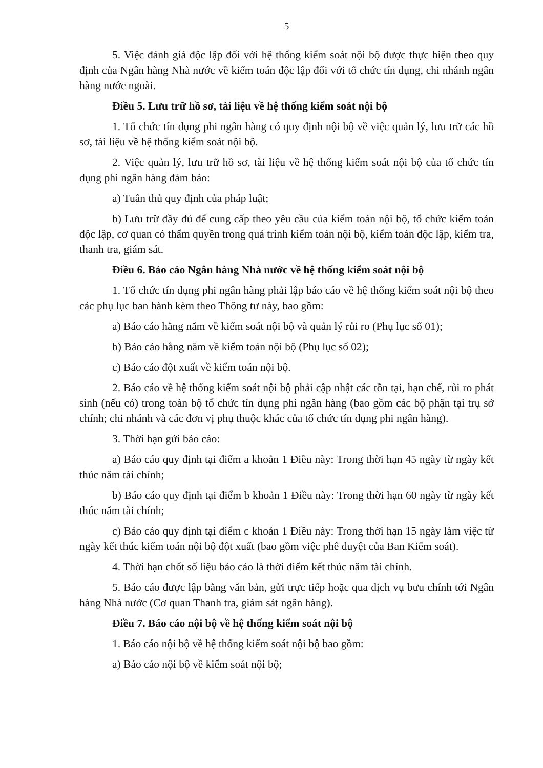5
5. Việc đánh giá độc lập đối với hệ thống kiểm soát nội bộ được thực hiện theo quy định của Ngân hàng Nhà nước về kiểm toán độc lập đối với tổ chức tín dụng, chi nhánh ngân hàng nước ngoài.
Điều 5. Lưu trữ hồ sơ, tài liệu về hệ thống kiểm soát nội bộ
1. Tổ chức tín dụng phi ngân hàng có quy định nội bộ về việc quản lý, lưu trữ các hồ sơ, tài liệu về hệ thống kiểm soát nội bộ.
2. Việc quản lý, lưu trữ hồ sơ, tài liệu về hệ thống kiểm soát nội bộ của tổ chức tín dụng phi ngân hàng đảm bảo:
a) Tuân thủ quy định của pháp luật;
b) Lưu trữ đầy đủ để cung cấp theo yêu cầu của kiểm toán nội bộ, tổ chức kiểm toán độc lập, cơ quan có thẩm quyền trong quá trình kiểm toán nội bộ, kiểm toán độc lập, kiểm tra, thanh tra, giám sát.
Điều 6. Báo cáo Ngân hàng Nhà nước về hệ thống kiểm soát nội bộ
1. Tổ chức tín dụng phi ngân hàng phải lập báo cáo về hệ thống kiểm soát nội bộ theo các phụ lục ban hành kèm theo Thông tư này, bao gồm:
a) Báo cáo hằng năm về kiểm soát nội bộ và quản lý rủi ro (Phụ lục số 01);
b) Báo cáo hằng năm về kiểm toán nội bộ (Phụ lục số 02);
c) Báo cáo đột xuất về kiểm toán nội bộ.
2. Báo cáo về hệ thống kiểm soát nội bộ phải cập nhật các tồn tại, hạn chế, rủi ro phát sinh (nếu có) trong toàn bộ tổ chức tín dụng phi ngân hàng (bao gồm các bộ phận tại trụ sở chính; chi nhánh và các đơn vị phụ thuộc khác của tổ chức tín dụng phi ngân hàng).
3. Thời hạn gửi báo cáo:
a) Báo cáo quy định tại điểm a khoản 1 Điều này: Trong thời hạn 45 ngày từ ngày kết thúc năm tài chính;
b) Báo cáo quy định tại điểm b khoản 1 Điều này: Trong thời hạn 60 ngày từ ngày kết thúc năm tài chính;
c) Báo cáo quy định tại điểm c khoản 1 Điều này: Trong thời hạn 15 ngày làm việc từ ngày kết thúc kiểm toán nội bộ đột xuất (bao gồm việc phê duyệt của Ban Kiểm soát).
4. Thời hạn chốt số liệu báo cáo là thời điểm kết thúc năm tài chính.
5. Báo cáo được lập bằng văn bản, gửi trực tiếp hoặc qua dịch vụ bưu chính tới Ngân hàng Nhà nước (Cơ quan Thanh tra, giám sát ngân hàng).
Điều 7. Báo cáo nội bộ về hệ thống kiểm soát nội bộ
1. Báo cáo nội bộ về hệ thống kiểm soát nội bộ bao gồm:
a) Báo cáo nội bộ về kiểm soát nội bộ;